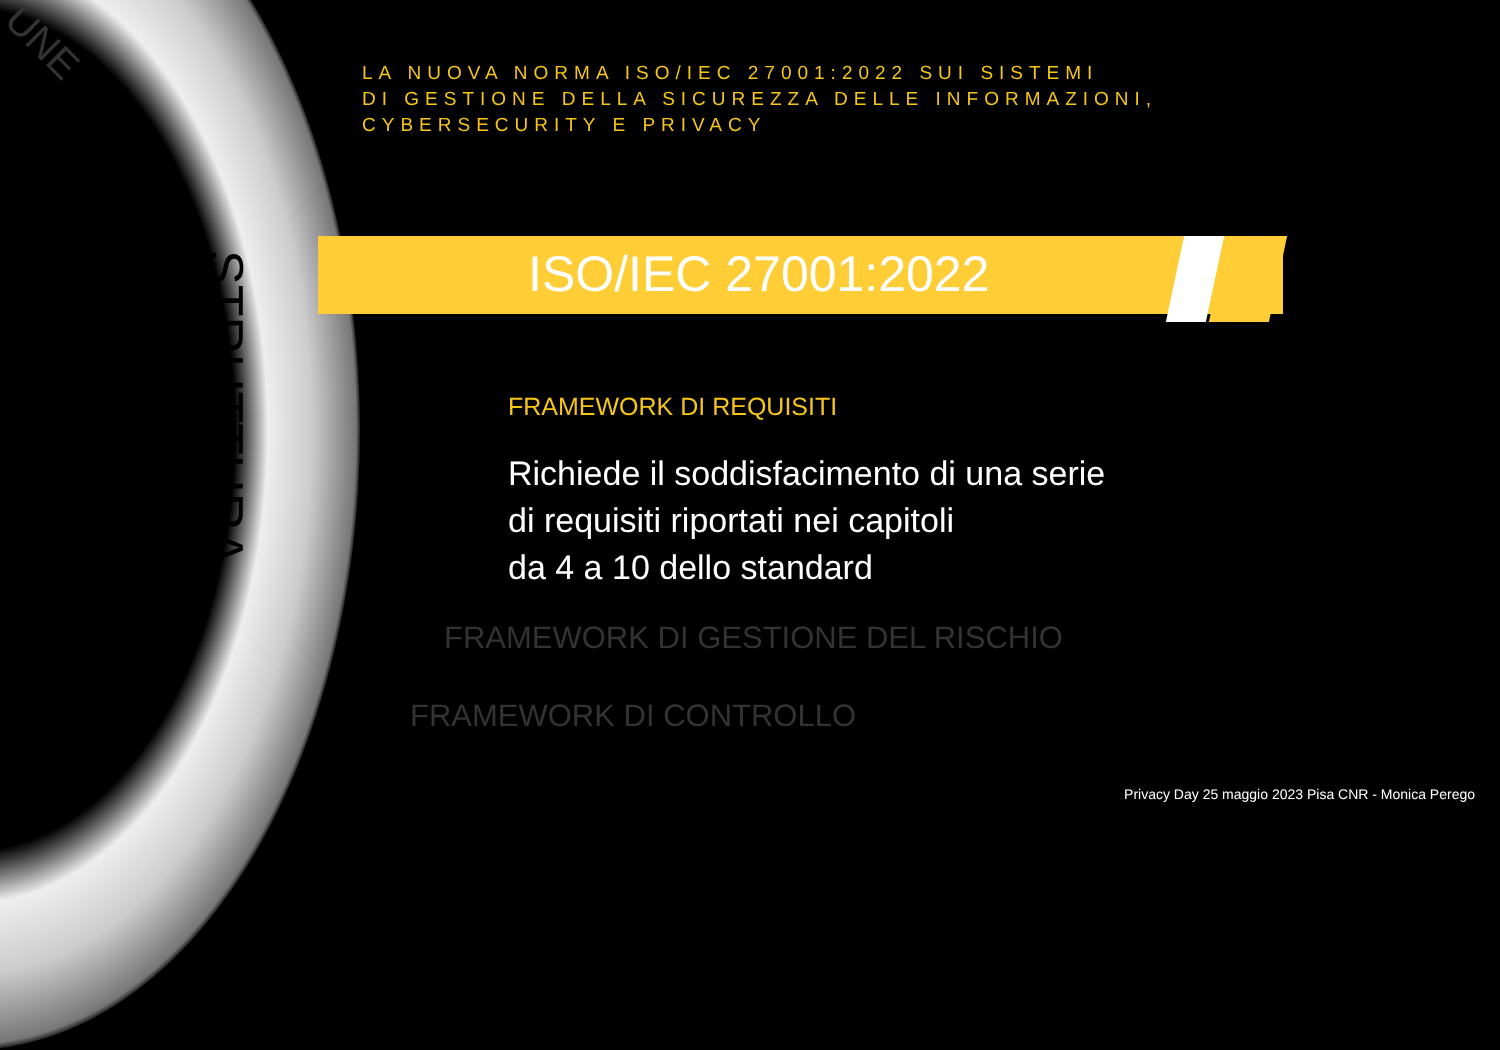UNE
STRUTTURA
LA NUOVA NORMA ISO/IEC 27001:2022 SUI SISTEMI
DI GESTIONE DELLA SICUREZZA DELLE INFORMAZIONI, CYBERSECURITY E PRIVACY
ISO/IEC 27001:2022
FRAMEWORK DI REQUISITI
Richiede il soddisfacimento di una serie
di requisiti riportati nei capitoli
da 4 a 10 dello standard
FRAMEWORK DI GESTIONE DEL RISCHIO
FRAMEWORK DI CONTROLLO
Privacy Day 25 maggio 2023 Pisa CNR - Monica Perego